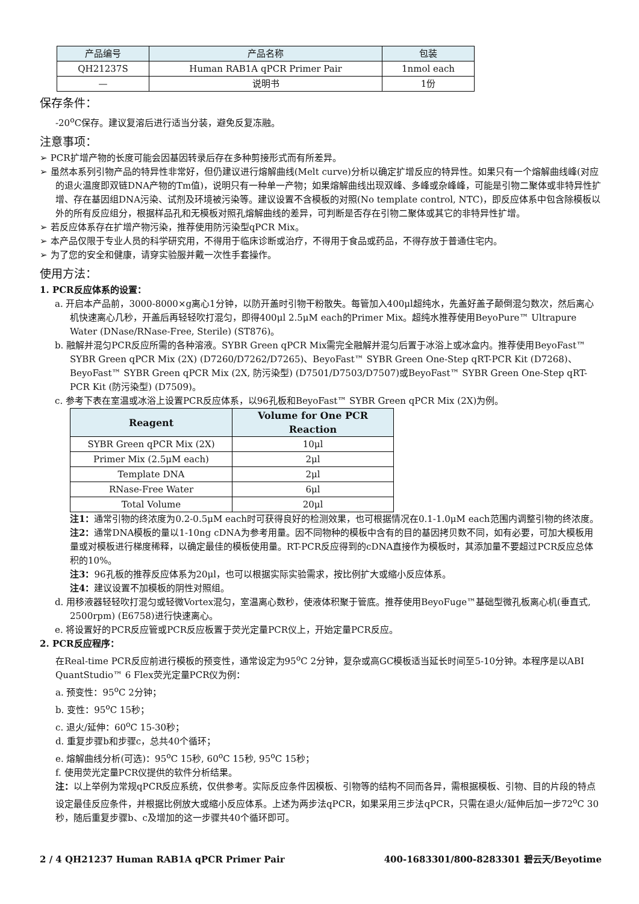| 产品编号 | 产品名称 | 包装 |
| --- | --- | --- |
| QH21237S | Human RAB1A qPCR Primer Pair | 1nmol each |
| — | 说明书 | 1份 |
保存条件：
-20<sup>o</sup>C保存。建议复溶后进行适当分装，避免反复冻融。
注意事项：
➢ PCR扩增产物的长度可能会因基因转录后存在多种剪接形式而有所差异。
➢ 虽然本系列引物产品的特异性非常好，但仍建议进行熔解曲线(Melt curve)分析以确定扩增反应的特异性。如果只有一个熔解曲线峰(对应的退火温度即双链DNA产物的Tm值)，说明只有一种单一产物；如果熔解曲线出现双峰、多峰或杂峰峰，可能是引物二聚体或非特异性扩增、存在基因组DNA污染、试剂及环境被污染等。建议设置不含模板的对照(No template control, NTC)，即反应体系中包含除模板以外的所有反应组分，根据样品孔和无模板对照孔熔解曲线的差异，可判断是否存在引物二聚体或其它的非特异性扩增。
➢ 若反应体系存在扩增产物污染，推荐使用防污染型qPCR Mix。
➢ 本产品仅限于专业人员的科学研究用，不得用于临床诊断或治疗，不得用于食品或药品，不得存放于普通住宅内。
➢ 为了您的安全和健康，请穿实验服并戴一次性手套操作。
使用方法：
1. PCR反应体系的设置：
a. 开启本产品前，3000-8000×g离心1分钟，以防开盖时引物干粉散失。每管加入400μl超纯水，先盖好盖子颠倒混匀数次，然后离心机快速离心几秒，开盖后再轻轻吹打混匀，即得400μl 2.5μM each的Primer Mix。超纯水推荐使用BeyoPure™ Ultrapure Water (DNase/RNase-Free, Sterile) (ST876)。
b. 融解并混匀PCR反应所需的各种溶液。SYBR Green qPCR Mix需完全融解并混匀后置于冰浴上或冰盒内。推荐使用BeyoFast™ SYBR Green qPCR Mix (2X) (D7260/D7262/D7265)、BeyoFast™ SYBR Green One-Step qRT-PCR Kit (D7268)、BeyoFast™ SYBR Green qPCR Mix (2X, 防污染型) (D7501/D7503/D7507)或BeyoFast™ SYBR Green One-Step qRT-PCR Kit (防污染型) (D7509)。
c. 参考下表在室温或冰浴上设置PCR反应体系，以96孔板和BeyoFast™ SYBR Green qPCR Mix (2X)为例。
| Reagent | Volume for One PCR Reaction |
| --- | --- |
| SYBR Green qPCR Mix (2X) | 10μl |
| Primer Mix (2.5μM each) | 2μl |
| Template DNA | 2μl |
| RNase-Free Water | 6μl |
| Total Volume | 20μl |
注1：通常引物的终浓度为0.2-0.5μM each时可获得良好的检测效果，也可根据情况在0.1-1.0μM each范围内调整引物的终浓度。
注2：通常DNA模板的量以1-10ng cDNA为参考用量。因不同物种的模板中含有的目的基因拷贝数不同，如有必要，可加大模板用量或对模板进行梯度稀释，以确定最佳的模板使用量。RT-PCR反应得到的cDNA直接作为模板时，其添加量不要超过PCR反应总体积的10%。
注3：96孔板的推荐反应体系为20μl，也可以根据实际实验需求，按比例扩大或缩小反应体系。
注4：建议设置不加模板的阴性对照组。
d. 用移液器轻轻吹打混匀或轻微Vortex混匀，室温离心数秒，使液体积聚于管底。推荐使用BeyoFuge™基础型微孔板离心机(垂直式, 2500rpm) (E6758)进行快速离心。
e. 将设置好的PCR反应管或PCR反应板置于荧光定量PCR仪上，开始定量PCR反应。
2. PCR反应程序：
在Real-time PCR反应前进行模板的预变性，通常设定为95<sup>o</sup>C 2分钟，复杂或高GC模板适当延长时间至5-10分钟。本程序是以ABI QuantStudio™ 6 Flex荧光定量PCR仪为例：
a. 预变性：95<sup>o</sup>C 2分钟；
b. 变性：95<sup>o</sup>C 15秒；
c. 退火/延伸：60<sup>o</sup>C 15-30秒；
d. 重复步骤b和步骤c，总共40个循环；
e. 熔解曲线分析(可选)：95<sup>o</sup>C 15秒, 60<sup>o</sup>C 15秒, 95<sup>o</sup>C 15秒；
f. 使用荧光定量PCR仪提供的软件分析结果。
注：以上举例为常规qPCR反应系统，仅供参考。实际反应条件因模板、引物等的结构不同而各异，需根据模板、引物、目的片段的特点设定最佳反应条件，并根据比例放大或缩小反应体系。上述为两步法qPCR，如果采用三步法qPCR，只需在退火/延伸后加一步72<sup>o</sup>C 30秒，随后重复步骤b、c及增加的这一步骤共40个循环即可。
2 / 4 QH21237 Human RAB1A qPCR Primer Pair 400-1683301/800-8283301 碧云天/Beyotime